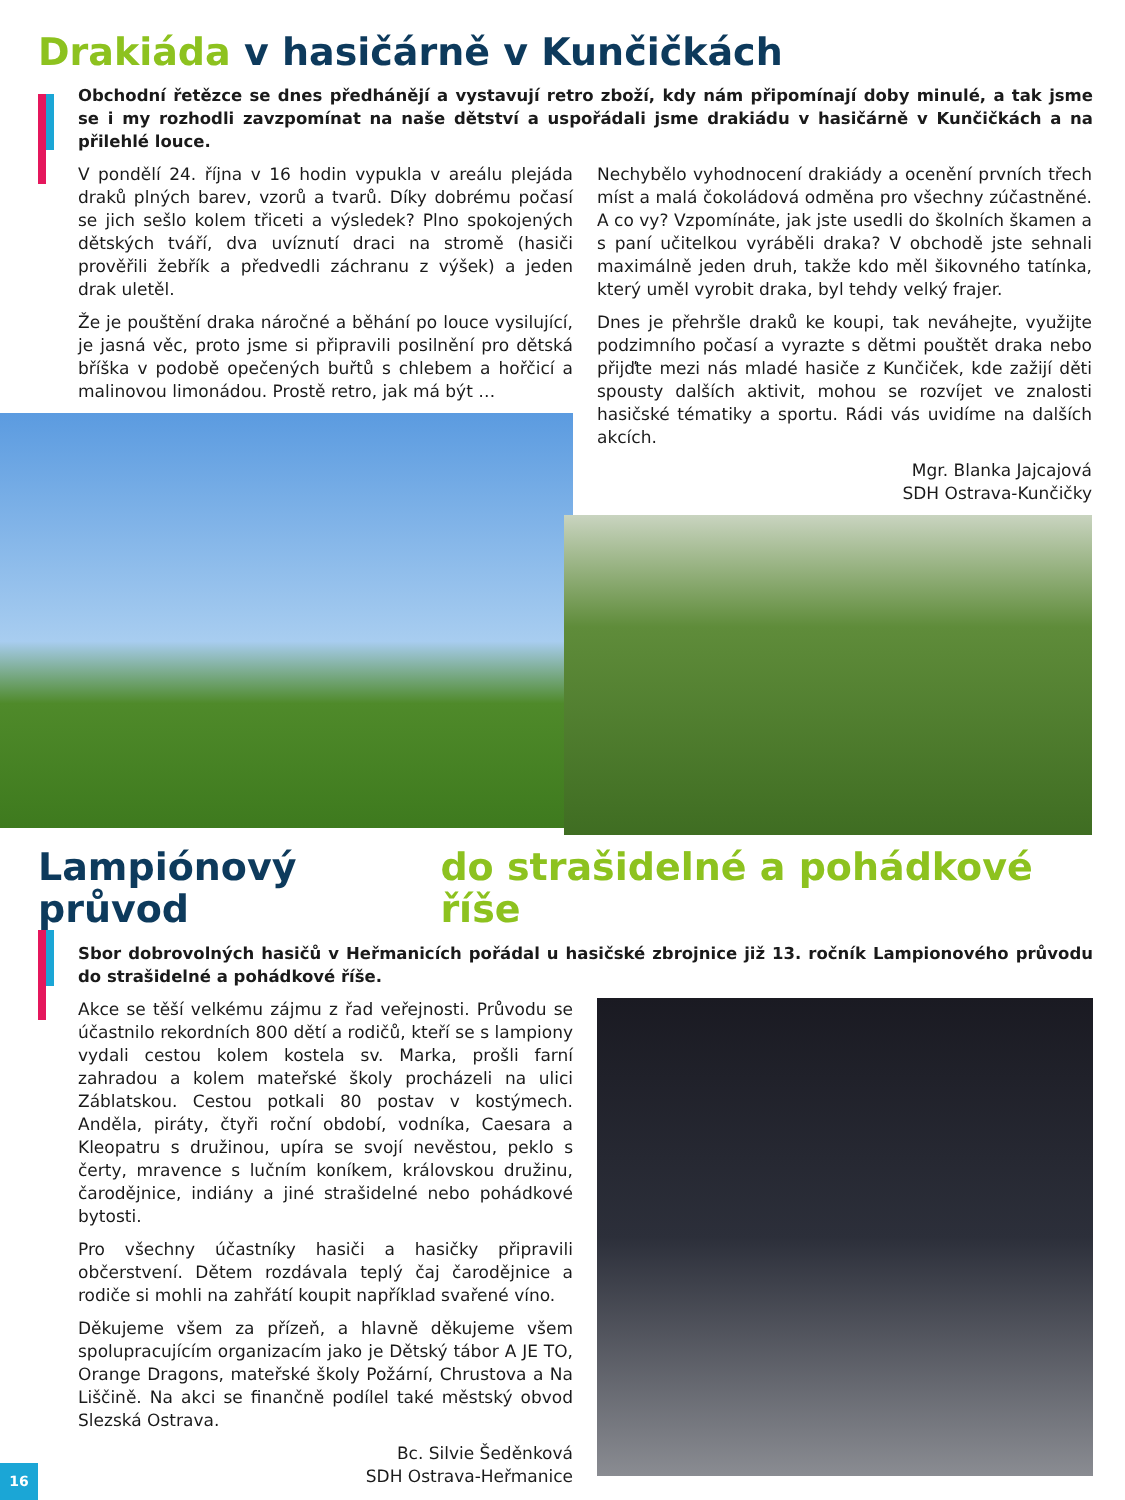Drakiáda v hasičárně v Kunčičkách
Obchodní řetězce se dnes předhánějí a vystavují retro zboží, kdy nám připomínají doby minulé, a tak jsme se i my rozhodli zavzpomínat na naše dětství a uspořádali jsme drakiádu v hasičárně v Kunčičkách a na přilehlé louce.
V pondělí 24. října v 16 hodin vypukla v areálu plejáda draků plných barev, vzorů a tvarů. Díky dobrému počasí se jich sešlo kolem třiceti a výsledek? Plno spokojených dětských tváří, dva uvíznutí draci na stromě (hasiči prověřili žebřík a předvedli záchranu z výšek) a jeden drak uletěl.
Že je pouštění draka náročné a běhání po louce vysilující, je jasná věc, proto jsme si připravili posilnění pro dětská bříška v podobě opečených buřtů s chlebem a hořčicí a malinovou limonádou. Prostě retro, jak má být …
Nechybělo vyhodnocení drakiády a ocenění prvních třech míst a malá čokoládová odměna pro všechny zúčastněné. A co vy? Vzpomínáte, jak jste usedli do školních škamen a s paní učitelkou vyráběli draka? V obchodě jste sehnali maximálně jeden druh, takže kdo měl šikovného tatínka, který uměl vyrobit draka, byl tehdy velký frajer.
Dnes je přehršle draků ke koupi, tak neváhejte, využijte podzimního počasí a vyrazte s dětmi pouštět draka nebo přijďte mezi nás mladé hasiče z Kunčiček, kde zažijí děti spousty dalších aktivit, mohou se rozvíjet ve znalosti hasičské tématiky a sportu. Rádi vás uvidíme na dalších akcích.
Mgr. Blanka Jajcajová
SDH Ostrava-Kunčičky
Lampiónový průvod do strašidelné a pohádkové říše
Sbor dobrovolných hasičů v Heřmanicích pořádal u hasičské zbrojnice již 13. ročník Lampionového průvodu do strašidelné a pohádkové říše.
Akce se těší velkému zájmu z řad veřejnosti. Průvodu se účastnilo rekordních 800 dětí a rodičů, kteří se s lampiony vydali cestou kolem kostela sv. Marka, prošli farní zahradou a kolem mateřské školy procházeli na ulici Záblatskou. Cestou potkali 80 postav v kostýmech. Anděla, piráty, čtyři roční období, vodníka, Caesara a Kleopatru s družinou, upíra se svojí nevěstou, peklo s čerty, mravence s lučním koníkem, královskou družinu, čarodějnice, indiány a jiné strašidelné nebo pohádkové bytosti.
Pro všechny účastníky hasiči a hasičky připravili občerstvení. Dětem rozdávala teplý čaj čarodějnice a rodiče si mohli na zahřátí koupit například svařené víno.
Děkujeme všem za přízeň, a hlavně děkujeme všem spolupracujícím organizacím jako je Dětský tábor A JE TO, Orange Dragons, mateřské školy Požární, Chrustova a Na Liščině. Na akci se finančně podílel také městský obvod Slezská Ostrava.
Bc. Silvie Šeděnková
SDH Ostrava-Heřmanice
16